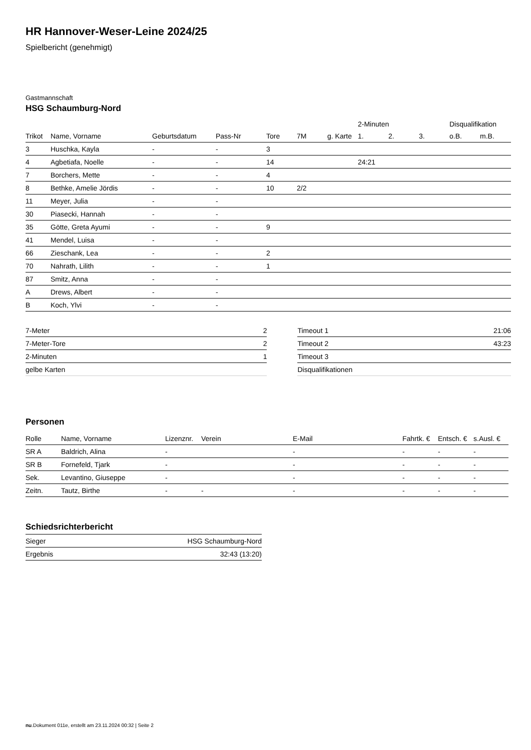HR Hannover-Weser-Leine 2024/25
Spielbericht (genehmigt)
Gastmannschaft
HSG Schaumburg-Nord
| | | | | | | | 2-Minuten | | | Disqualifikation | |
| --- | --- | --- | --- | --- | --- | --- | --- | --- | --- | --- | --- |
| Trikot | Name, Vorname | Geburtsdatum | Pass-Nr | Tore | 7M | g. Karte | 1. | 2. | 3. | o.B. | m.B. |
| 3 | Huschka, Kayla | - | - | 3 | | | | | | | |
| 4 | Agbetiafa, Noelle | - | - | 14 | | | 24:21 | | | | |
| 7 | Borchers, Mette | - | - | 4 | | | | | | | |
| 8 | Bethke, Amelie Jördis | - | - | 10 | 2/2 | | | | | | |
| 11 | Meyer, Julia | - | - | | | | | | | | |
| 30 | Piasecki, Hannah | - | - | | | | | | | | |
| 35 | Götte, Greta Ayumi | - | - | 9 | | | | | | | |
| 41 | Mendel, Luisa | - | - | | | | | | | | |
| 66 | Zieschank, Lea | - | - | 2 | | | | | | | |
| 70 | Nahrath, Lilith | - | - | 1 | | | | | | | |
| 87 | Smitz, Anna | - | - | | | | | | | | |
| A | Drews, Albert | - | - | | | | | | | | |
| B | Koch, Ylvi | - | - | | | | | | | | |
| 7-Meter | 2 |
| 7-Meter-Tore | 2 |
| 2-Minuten | 1 |
| gelbe Karten | |
| Timeout 1 | 21:06 |
| Timeout 2 | 43:23 |
| Timeout 3 | |
| Disqualifikationen | |
Personen
| Rolle | Name, Vorname | Lizenznr. | Verein | E-Mail | Fahrtk. € | Entsch. € | s.Ausl. € |
| --- | --- | --- | --- | --- | --- | --- | --- |
| SR A | Baldrich, Alina | - | | - | - | - | - |
| SR B | Fornefeld, Tjark | - | | - | - | - | - |
| Sek. | Levantino, Giuseppe | - | | - | - | - | - |
| Zeitn. | Tautz, Birthe | - | - | - | - | - | - |
Schiedsrichterbericht
| Sieger | HSG Schaumburg-Nord |
| Ergebnis | 32:43 (13:20) |
nu.Dokument 011e, erstellt am 23.11.2024 00:32 | Seite 2